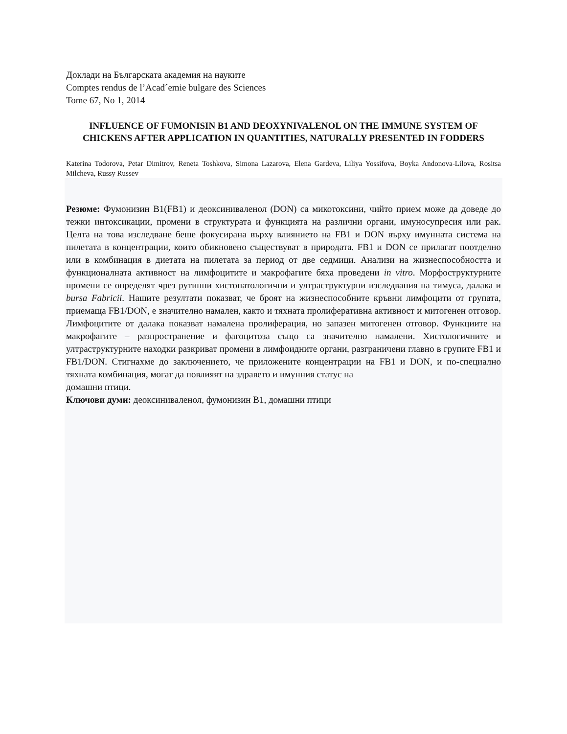Доклади на Българската академия на науките
Comptes rendus de l’Acad´emie bulgare des Sciences
Tome 67, No 1, 2014
INFLUENCE OF FUMONISIN B1 AND DEOXYNIVALENOL ON THE IMMUNE SYSTEM OF CHICKENS AFTER APPLICATION IN QUANTITIES, NATURALLY PRESENTED IN FODDERS
Katerina Todorova, Petar Dimitrov, Reneta Toshkova, Simona Lazarova, Elena Gardeva, Liliya Yossifova, Boyka Andonova-Lilova, Rositsa Milcheva, Russy Russev
Резюме: Фумонизин B1(FB1) и деоксиниваленол (DON) са микотоксини, чийто прием може да доведе до тежки интоксикации, промени в структурата и функцията на различни органи, имуносупресия или рак. Целта на това изследване беше фокусирана върху влиянието на FB1 и DON върху имунната система на пилетата в концентрации, които обикновено съществуват в природата. FB1 и DON се прилагат поотделно или в комбинация в диетата на пилетата за период от две седмици. Анализи на жизнеспособността и функционалната активност на лимфоцитите и макрофагите бяха проведени in vitro. Морфоструктурните промени се определят чрез рутинни хистопатологични и ултраструктурни изследвания на тимуса, далака и bursa Fabricii. Нашите резултати показват, че броят на жизнеспособните кръвни лимфоцити от групата, приемаща FB1/DON, е значително намален, както и тяхната пролиферативна активност и митогенен отговор. Лимфоцитите от далака показват намалена пролиферация, но запазен митогенен отговор. Функциите на макрофагите – разпространение и фагоцитоза също са значително намалени. Хистологичните и ултраструктурните находки разкриват промени в лимфоидните органи, разграничени главно в групите FB1 и FB1/DON. Стигнахме до заключението, че приложените концентрации на FB1 и DON, и по-специално тяхната комбинация, могат да повлияят на здравето и имунния статус на
домашни птици.
Ключови думи: деоксиниваленол, фумонизин B1, домашни птици